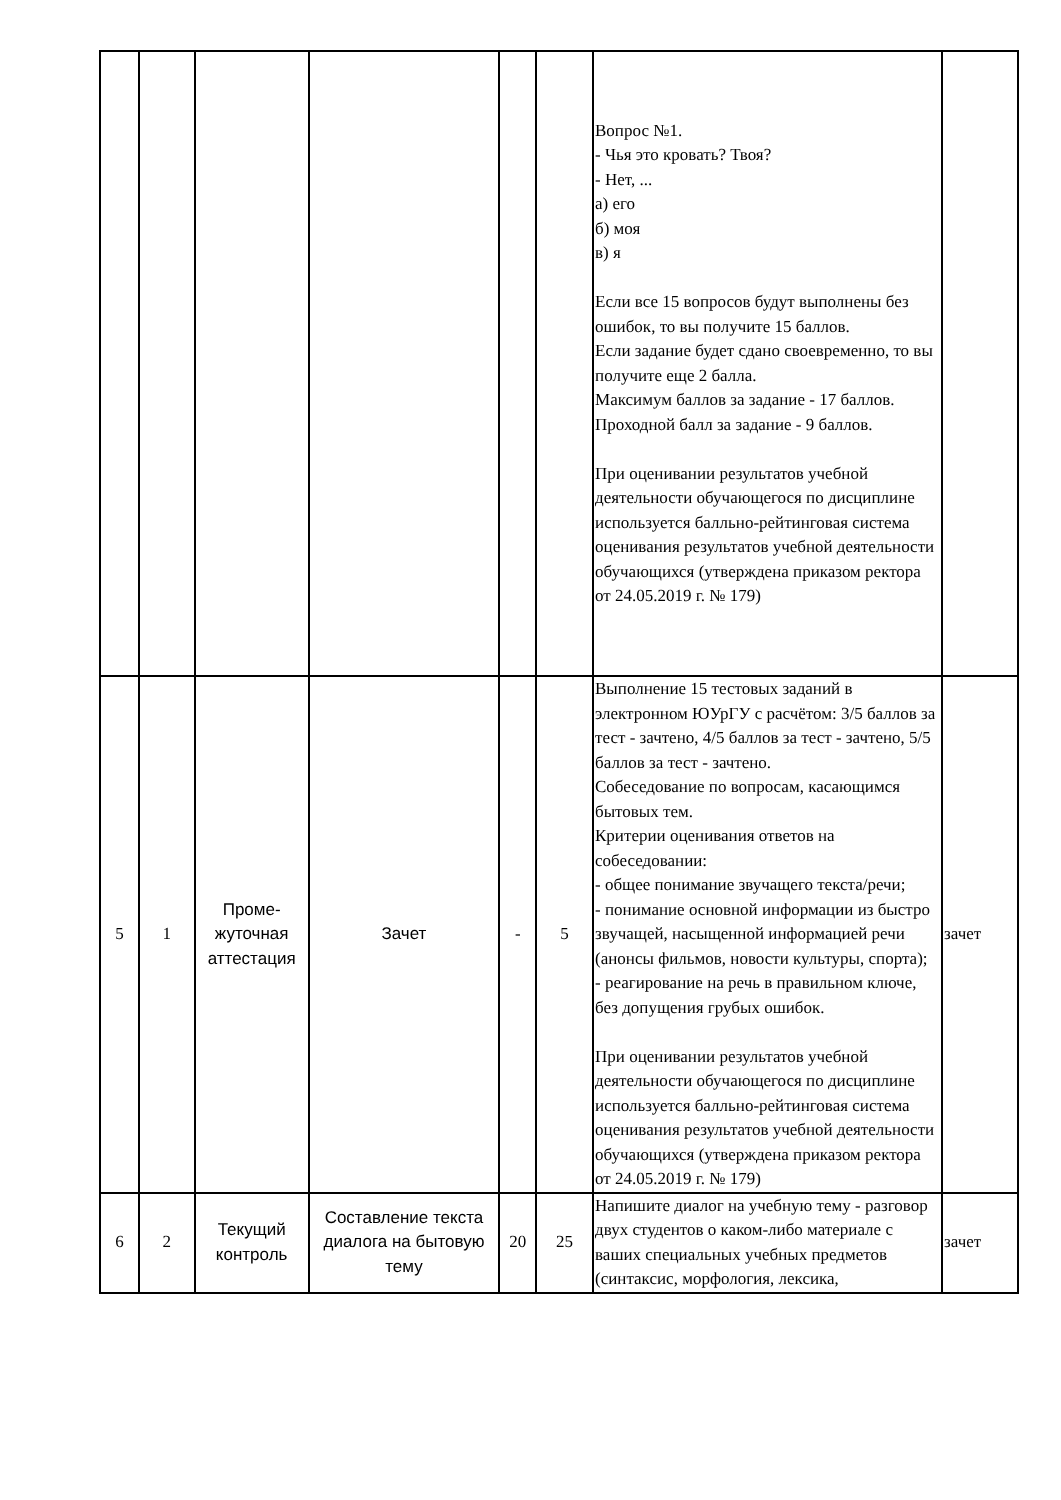| | | | | | | Вопрос №1. - Чья это кровать? Твоя? - Нет, ... а) его б) моя в) я Если все 15 вопросов будут выполнены без ошибок, то вы получите 15 баллов. Если задание будет сдано своевременно, то вы получите еще 2 балла. Максимум баллов за задание - 17 баллов. Проходной балл за задание - 9 баллов. При оценивании результатов учебной деятельности обучающегося по дисциплине используется балльно-рейтинговая система оценивания результатов учебной деятельности обучающихся (утверждена приказом ректора от 24.05.2019 г. № 179) | |
| 5 | 1 | Проме- жуточная аттестация | Зачет | - | 5 | Выполнение 15 тестовых заданий в электронном ЮУрГУ с расчётом: 3/5 баллов за тест - зачтено, 4/5 баллов за тест - зачтено, 5/5 баллов за тест - зачтено. Собеседование по вопросам, касающимся бытовых тем. Критерии оценивания ответов на собеседовании: - общее понимание звучащего текста/речи; - понимание основной информации из быстро звучащей, насыщенной информацией речи (анонсы фильмов, новости культуры, спорта); - реагирование на речь в правильном ключе, без допущения грубых ошибок. При оценивании результатов учебной деятельности обучающегося по дисциплине используется балльно-рейтинговая система оценивания результатов учебной деятельности обучающихся (утверждена приказом ректора от 24.05.2019 г. № 179) | зачет |
| 6 | 2 | Текущий контроль | Составление текста диалога на бытовую тему | 20 | 25 | Напишите диалог на учебную тему - разговор двух студентов о каком-либо материале с ваших специальных учебных предметов (синтаксис, морфология, лексика, | зачет |